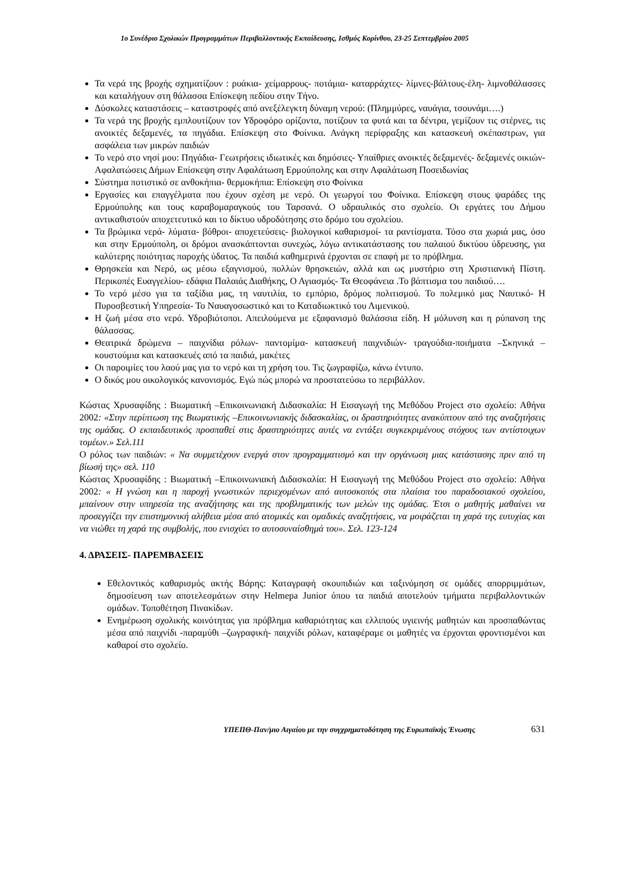1ο Συνέδριο Σχολικών Προγραμμάτων Περιβαλλοντικής Εκπαίδευσης, Ισθμός Κορίνθου, 23-25 Σεπτεμβρίου 2005
Τα νερά της βροχής σχηματίζουν : ρυάκια- χείμαρρους- ποτάμια- καταρράχτες- λίμνες-βάλτους-έλη- λιμνοθάλασσες και καταλήγουν στη θάλασσα Επίσκεψη πεδίου στην Τήνο.
Δύσκολες καταστάσεις – καταστροφές από ανεξέλεγκτη δύναμη νερού: (Πλημμύρες, ναυάγια, τσουνάμι….)
Τα νερά της βροχής εμπλουτίζουν τον Υδροφόρο ορίζοντα, ποτίζουν τα φυτά και τα δέντρα, γεμίζουν τις στέρνες, τις ανοικτές δεξαμενές, τα πηγάδια. Επίσκεψη στο Φοίνικα. Ανάγκη περίφραξης και κατασκευή σκέπαστρων, για ασφάλεια των μικρών παιδιών
Το νερό στο νησί μου: Πηγάδια- Γεωτρήσεις ιδιωτικές και δημόσιες- Υπαίθριες ανοικτές δεξαμενές- δεξαμενές οικιών- Αφαλατώσεις Δήμων Επίσκεψη στην Αφαλάτωση Ερμούπολης και στην Αφαλάτωση Ποσειδωνίας
Σύστημα ποτιστικό σε ανθοκήπια- θερμοκήπια: Επίσκεψη στο Φοίνικα
Εργασίες και επαγγέλματα που έχουν σχέση με νερό. Οι γεωργοί του Φοίνικα. Επίσκεψη στους ψαράδες της Ερμούπολης και τους καραβομαραγκούς του Ταρσανά. Ο υδραυλικός στο σχολείο. Οι εργάτες του Δήμου αντικαθιστούν αποχετευτικό και το δίκτυο υδροδότησης στο δρόμο του σχολείου.
Τα βρώμικα νερά- λύματα- βόθροι- αποχετεύσεις- βιολογικοί καθαρισμοί- τα ραντίσματα. Τόσο στα χωριά μας, όσο και στην Ερμούπολη, οι δρόμοι ανασκάπτονται συνεχώς, λόγω αντικατάστασης του παλαιού δικτύου ύδρευσης, για καλύτερης ποιότητας παροχής ύδατος. Τα παιδιά καθημερινά έρχονται σε επαφή με το πρόβλημα.
Θρησκεία και Νερό, ως μέσω εξαγνισμού, πολλών θρησκειών, αλλά και ως μυστήριο στη Χριστιανική Πίστη. Περικοπές Ευαγγελίου- εδάφια Παλαιάς Διαθήκης, Ο Αγιασμός- Τα Θεοφάνεια .Το βάπτισμα του παιδιού….
Το νερό μέσο για τα ταξίδια μας, τη ναυτιλία, το εμπόριο, δρόμος πολιτισμού. Το πολεμικό μας Ναυτικό- Η Πυροσβεστική Υπηρεσία- Το Ναυαγοσωστικό και το Καταδιωκτικό του Λιμενικού.
Η ζωή μέσα στο νερό. Υδροβιότοποι. Απειλούμενα με εξαφανισμό θαλάσσια είδη. Η μόλυνση και η ρύπανση της θάλασσας.
Θεατρικά δρώμενα – παιχνίδια ρόλων- παντομίμα- κατασκευή παιχνιδιών- τραγούδια-ποιήματα –Σκηνικά – κουστούμια και κατασκευές από τα παιδιά, μακέτες
Οι παροιμίες του λαού μας για το νερό και τη χρήση του. Τις ζωγραφίζω, κάνω έντυπο.
Ο δικός μου οικολογικός κανονισμός. Εγώ πώς μπορώ να προστατεύσω το περιβάλλον.
Κώστας Χρυσαφίδης : Βιωματική –Επικοινωνιακή Διδασκαλία: Η Εισαγωγή της Μεθόδου Project στο σχολείο: Αθήνα 2002: «Στην περίπτωση της Βιωματικής –Επικοινωνιακής διδασκαλίας, οι δραστηριότητες ανακύπτουν από της αναζητήσεις της ομάδας. Ο εκπαιδευτικός προσπαθεί στις δραστηριότητες αυτές να εντάξει συγκεκριμένους στόχους των αντίστοιχων τομέων.» Σελ.111
Ο ρόλος των παιδιών: « Να συμμετέχουν ενεργά στον προγραμματισμό και την οργάνωση μιας κατάστασης πριν από τη βίωσή της» σελ. 110
Κώστας Χρυσαφίδης : Βιωματική –Επικοινωνιακή Διδασκαλία: Η Εισαγωγή της Μεθόδου Project στο σχολείο: Αθήνα 2002: « Η γνώση και η παροχή γνωστικών περιεχομένων από αυτοσκοπός στα πλαίσια του παραδοσιακού σχολείου, μπαίνουν στην υπηρεσία της αναζήτησης και της προβληματικής των μελών της ομάδας. Έτσι ο μαθητής μαθαίνει να προσεγγίζει την επιστημονική αλήθεια μέσα από ατομικές και ομαδικές αναζητήσεις, να μοιράζεται τη χαρά της ευτυχίας και να νιώθει τη χαρά της συμβολής, που ενισχύει το αυτοσυναίσθημά του». Σελ. 123-124
4. ΔΡΑΣΕΙΣ- ΠΑΡΕΜΒΑΣΕΙΣ
Εθελοντικός καθαρισμός ακτής Βάρης: Καταγραφή σκουπιδιών και ταξινόμηση σε ομάδες απορριμμάτων, δημοσίευση των αποτελεσμάτων στην Helmepa Junior όπου τα παιδιά αποτελούν τμήματα περιβαλλοντικών ομάδων. Τοποθέτηση Πινακίδων.
Ενημέρωση σχολικής κοινότητας για πρόβλημα καθαριότητας και ελλιπούς υγιεινής μαθητών και προσπαθώντας μέσα από παιχνίδι -παραμύθι –ζωγραφική- παιχνίδι ρόλων, καταφέραμε οι μαθητές να έρχονται φροντισμένοι και καθαροί στο σχολείο.
ΥΠΕΠΘ-Παν/μιο Αιγαίου με την συγχρηματοδότηση της Ευρωπαϊκής Ένωσης 631